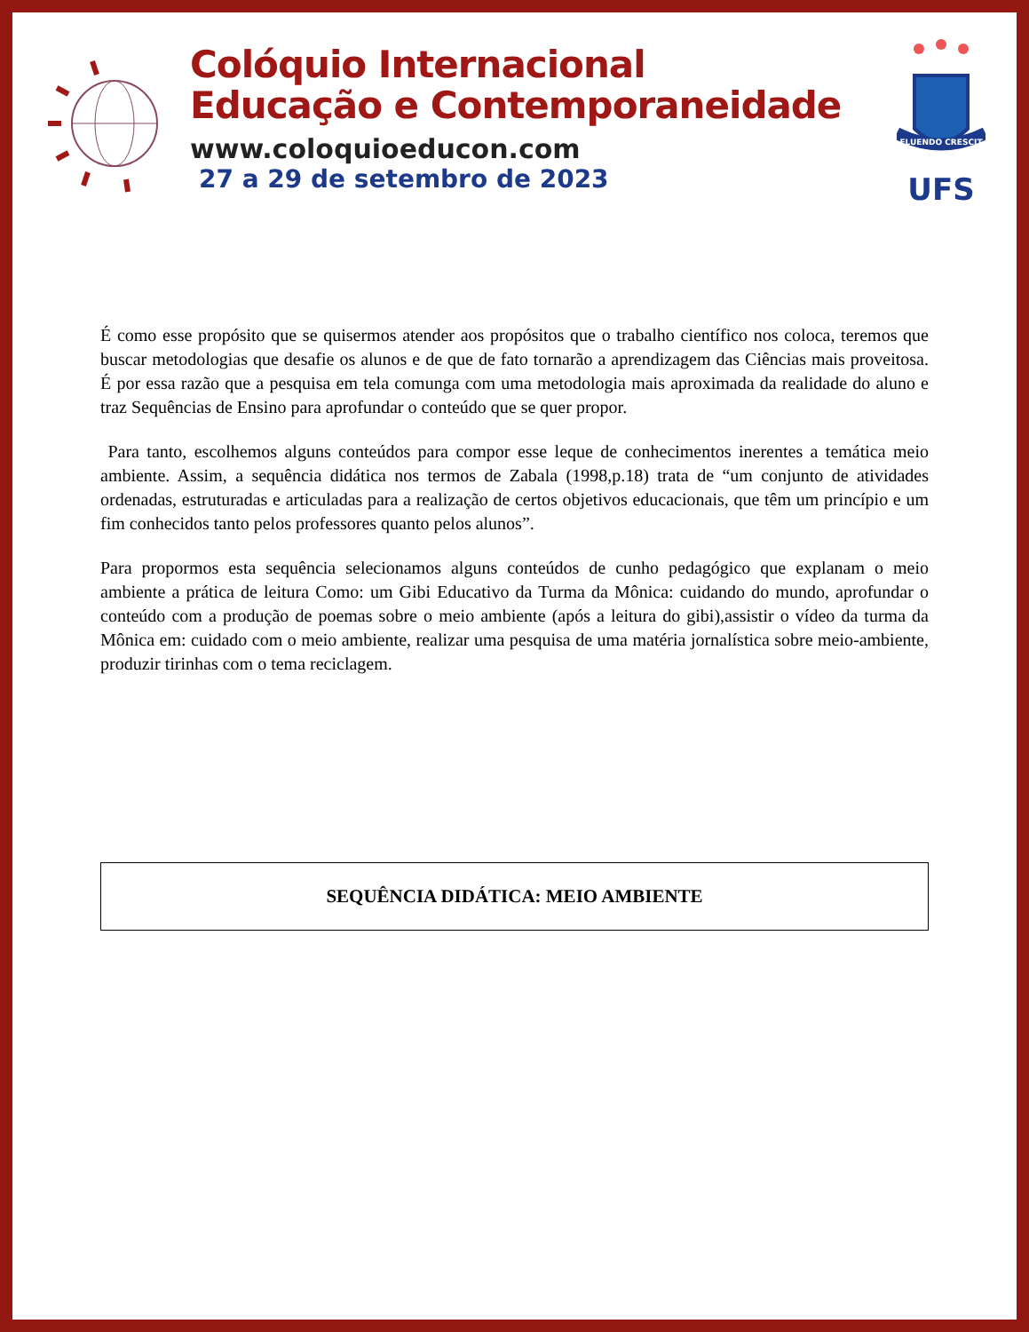Colóquio Internacional
Educação e Contemporaneidade
www.coloquioeducon.com
27 a 29 de setembro de 2023
FLUENDO CRESCIT
UFS
É como esse propósito que se quisermos atender aos propósitos que o trabalho científico nos coloca, teremos que buscar metodologias que desafie os alunos e de que de fato tornarão a aprendizagem das Ciências mais proveitosa. É por essa razão que a pesquisa em tela comunga com uma metodologia mais aproximada da realidade do aluno e traz Sequências de Ensino para aprofundar o conteúdo que se quer propor.
Para tanto, escolhemos alguns conteúdos para compor esse leque de conhecimentos inerentes a temática meio ambiente. Assim, a sequência didática nos termos de Zabala (1998,p.18) trata de “um conjunto de atividades ordenadas, estruturadas e articuladas para a realização de certos objetivos educacionais, que têm um princípio e um fim conhecidos tanto pelos professores quanto pelos alunos”.
Para propormos esta sequência selecionamos alguns conteúdos de cunho pedagógico que explanam o meio ambiente a prática de leitura Como: um Gibi Educativo da Turma da Mônica: cuidando do mundo, aprofundar o conteúdo com a produção de poemas sobre o meio ambiente (após a leitura do gibi),assistir o vídeo da turma da Mônica em: cuidado com o meio ambiente, realizar uma pesquisa de uma matéria jornalística sobre meio-ambiente, produzir tirinhas com o tema reciclagem.
SEQUÊNCIA DIDÁTICA: MEIO AMBIENTE